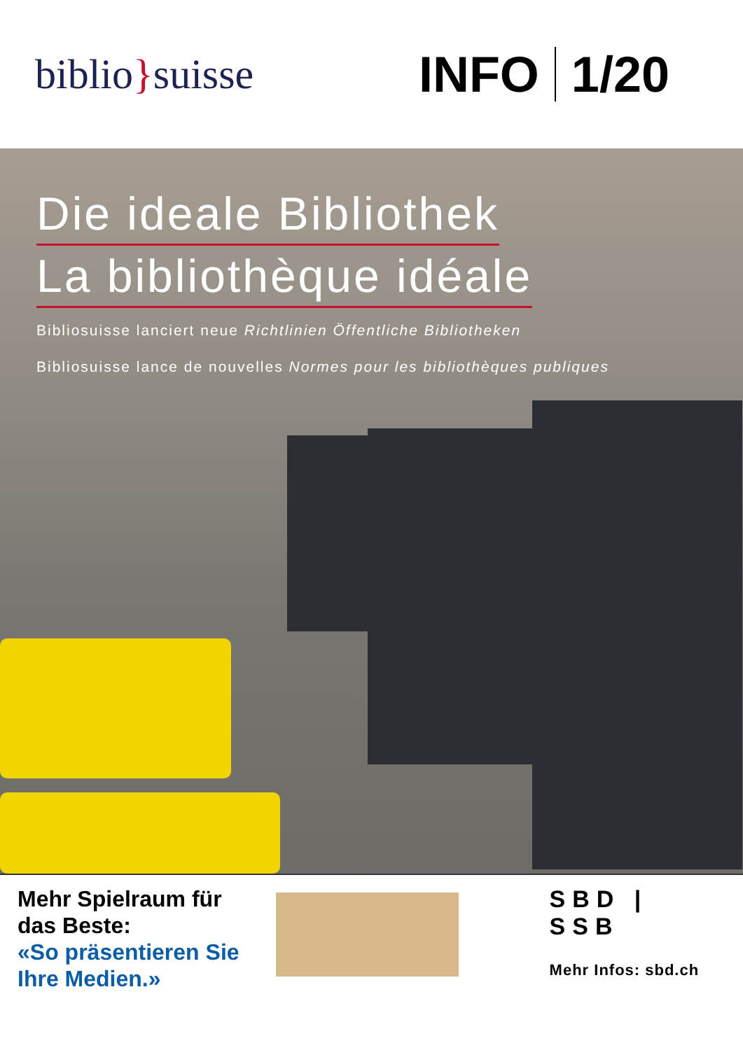biblio}suisse
INFO 1/20
Die ideale Bibliothek
La bibliothèque idéale
Bibliosuisse lanciert neue Richtlinien Öffentliche Bibliotheken
Bibliosuisse lance de nouvelles Normes pour les bibliothèques publiques
Mehr Spielraum für das Beste:
«So präsentieren Sie Ihre Medien.»
SBD | SSB
Mehr Infos: sbd.ch